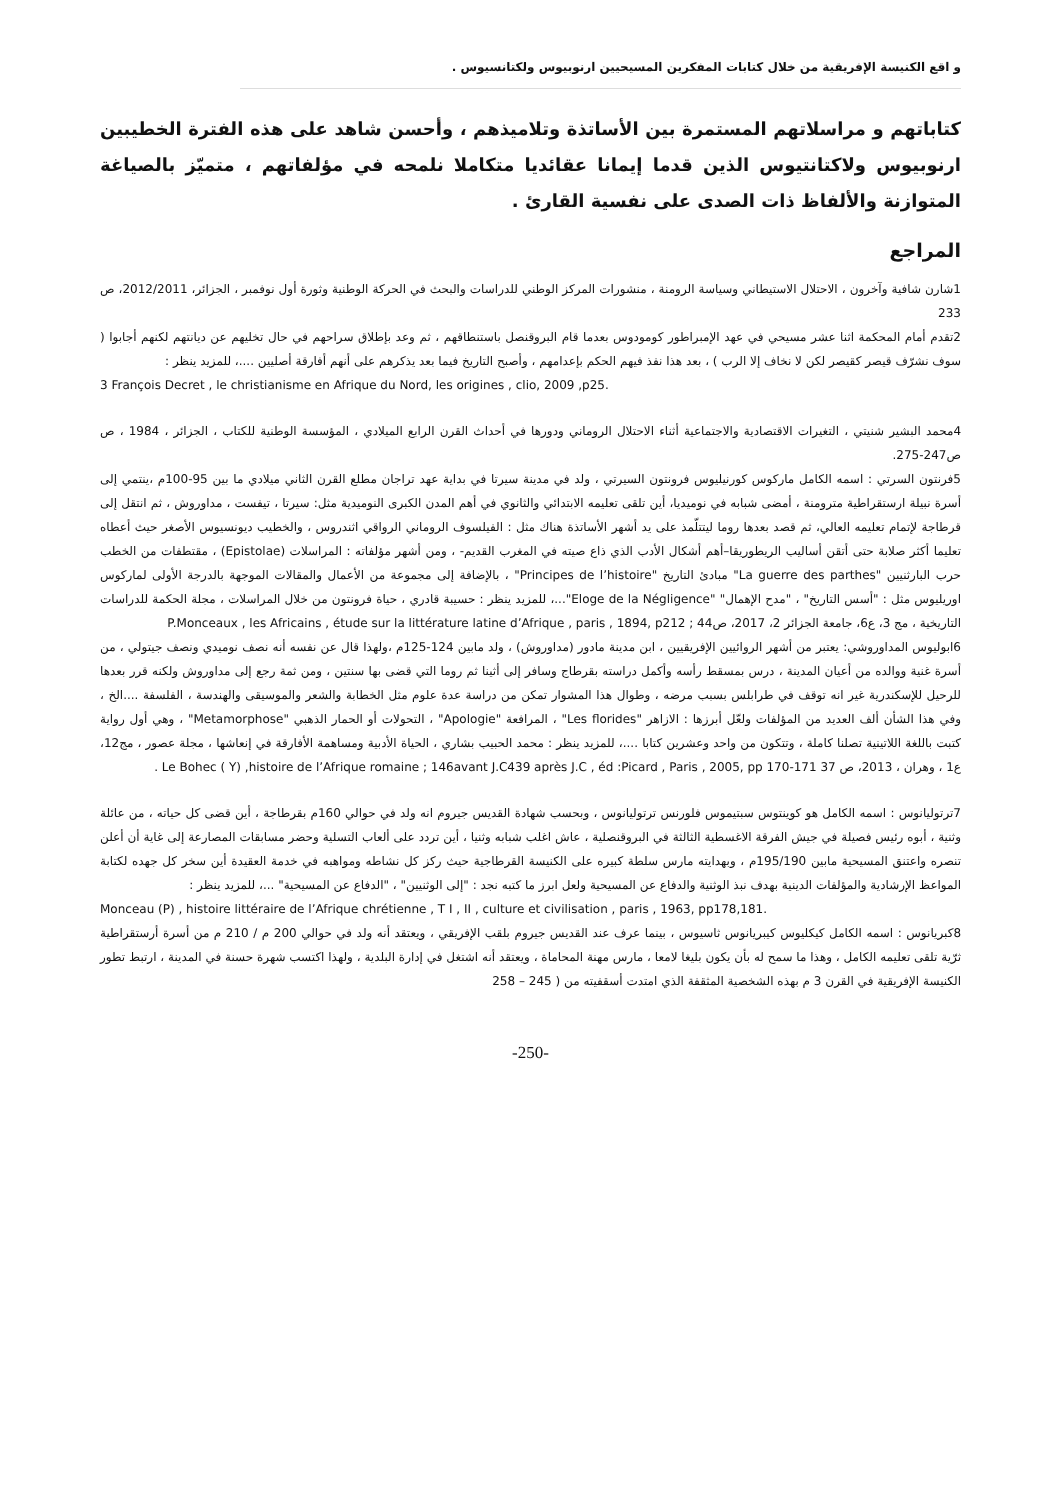و اقع الكنيسة الإفريقية من خلال كتابات المفكرين المسيحيين ارنوبيوس ولكتانسيوس .
كتاباتهم و مراسلاتهم المستمرة بين الأساتذة وتلاميذهم ، وأحسن شاهد على هذه الفترة الخطيبين ارنوبيوس ولاكتانتيوس الذين قدما إيمانا عقائديا متكاملا نلمحه في مؤلفاتهم ، متميّز بالصياغة المتوازنة والألفاظ ذات الصدى على نفسية القارئ .
المراجع
1شارن شافية وآخرون ، الاحتلال الاستيطاني وسياسة الرومنة ، منشورات المركز الوطني للدراسات والبحث في الحركة الوطنية وثورة أول نوفمبر ، الجزائر، 2012/2011، ص 233
2تقدم أمام المحكمة اثنا عشر مسيحي في عهد الإمبراطور كومودوس بعدما قام البروقنصل باستنطاقهم ، ثم وعد بإطلاق سراحهم في حال تخليهم عن ديانتهم لكنهم أجابوا ( سوف نشرّف قيصر كقيصر لكن لا نخاف إلا الرب ) ، بعد هذا نفذ فيهم الحكم بإعدامهم ، وأصبح التاريخ فيما بعد يذكرهم على أنهم أفارقة أصليين ....، للمزيد ينظر :
3 François Decret , le christianisme en Afrique du Nord, les origines , clio, 2009 ,p25.
4محمد البشير شنيتي ، التغيرات الاقتصادية والاجتماعية أثناء الاحتلال الروماني ودورها في أحداث القرن الرابع الميلادي ، المؤسسة الوطنية للكتاب ، الجزائر ، 1984 ، ص ص247-275.
5فرنتون السرتي : اسمه الكامل ماركوس كورنيليوس فرونتون السيرتي ، ولد في مدينة سيرتا في بداية عهد تراجان مطلع القرن الثاني ميلادي ما بين 95-100م ،ينتمي إلى أسرة نبيلة ارستقراطية مترومنة ، أمضى شبابه في نوميديا، أين تلقى تعليمه الابتدائي والثانوي في أهم المدن الكبرى النوميدية مثل: سيرتا ، تيفست ، مداوروش ، ثم انتقل إلى قرطاجة لإتمام تعليمه العالي، ثم قصد بعدها روما ليتتلّمذ على يد أشهر الأساتذة هناك مثل : الفيلسوف الروماني الرواقي اثندروس ، والخطيب ديونسيوس الأصغر حيث أعطاه تعليما أكثر صلابة حتى أتقن أساليب الريطوريقا–أهم أشكال الأدب الذي ذاع صيته في المغرب القديم- ، ومن أشهر مؤلفاته : المراسلات (Epistolae) ، مقتطفات من الخطب حرب البارثنيين "La guerre des parthes" مبادئ التاريخ "Principes de l’histoire" ، بالإضافة إلى مجموعة من الأعمال والمقالات الموجهة بالدرجة الأولى لماركوس اوريليوس مثل : "أسس التاريخ" ، "مدح الإهمال" "Eloge de la Négligence"...، للمزيد ينظر : حسيبة قادري ، حياة فرونتون من خلال المراسلات ، مجلة الحكمة للدراسات التاريخية ، مج 3، ع6، جامعة الجزائر 2، 2017، ص44 ; P.Monceaux , les Africains , étude sur la littérature latine d’Afrique , paris , 1894, p212
6ابوليوس المداوروشي: يعتبر من أشهر الروائيين الإفريقيين ، ابن مدينة مادور (مداوروش) ، ولد مابين 124-125م ،ولهذا قال عن نفسه أنه نصف نوميدي ونصف جيتولي ، من أسرة غنية ووالده من أعيان المدينة ، درس بمسقط رأسه وأكمل دراسته بقرطاج وسافر إلى أثينا ثم روما التي قضى بها سنتين ، ومن ثمة رجع إلى مداوروش ولكنه قرر بعدها للرحيل للإسكندرية غير انه توقف في طرابلس بسبب مرضه ، وطوال هذا المشوار تمكن من دراسة عدة علوم مثل الخطابة والشعر والموسيقى والهندسة ، الفلسفة ....الخ ، وفي هذا الشأن ألف العديد من المؤلفات ولعّل أبرزها : الازاهر "Les florides" ، المرافعة "Apologie" ، التحولات أو الحمار الذهبي "Metamorphose" ، وهي أول رواية كتبت باللغة اللاتينية تصلنا كاملة ، وتتكون من واحد وعشرين كتابا ....، للمزيد ينظر : محمد الحبيب بشاري ، الحياة الأدبية ومساهمة الأفارقة في إنعاشها ، مجلة عصور ، مج12، ع1 ، وهران ، 2013، ص 37 Le Bohec ( Y) ,histoire de l’Afrique romaine ; 146avant J.C439 après J.C , éd :Picard , Paris , 2005, pp 170-171 .
7ترتوليانوس : اسمه الكامل هو كوينتوس سبتيموس فلورنس ترتوليانوس ، وبحسب شهادة القديس جيروم انه ولد في حوالي 160م بقرطاجة ، أين قضى كل حياته ، من عائلة وثنية ، أبوه رئيس فصيلة في جيش الفرقة الاغسطية الثالثة في البروقنصلية ، عاش اغلب شبابه وثنيا ، أين تردد على ألعاب التسلية وحضر مسابقات المصارعة إلى غاية أن أعلن تنصره واعتنق المسيحية مابين 195/190م ، وبهدايته مارس سلطة كبيره على الكنيسة القرطاجية حيث ركز كل نشاطه ومواهبه في خدمة العقيدة أين سخر كل جهده لكتابة المواعظ الإرشادية والمؤلفات الدينية بهدف نبذ الوثنية والدفاع عن المسيحية ولعل ابرز ما كتبه نجد : "إلى الوثنيين" ، "الدفاع عن المسيحية" ...، للمزيد ينظر :
Monceau (P) , histoire littéraire de l’Afrique chrétienne , T I , II , culture et civilisation , paris , 1963, pp178,181.
8كبريانوس : اسمه الكامل كيكليوس كيبريانوس ثاسيوس ، بينما عرف عند القديس جيروم بلقب الإفريقي ، ويعتقد أنه ولد في حوالي 200 م / 210 م من أسرة أرستقراطية ثرّية تلقى تعليمه الكامل ، وهذا ما سمح له بأن يكون بليغا لامعا ، مارس مهنة المحاماة ، ويعتقد أنه اشتغل في إدارة البلدية ، ولهذا اكتسب شهرة حسنة في المدينة ، ارتبط تطور الكنيسة الإفريقية في القرن 3 م بهذه الشخصية المثقفة الذي امتدت أسقفيته من ( 245 – 258
-250-